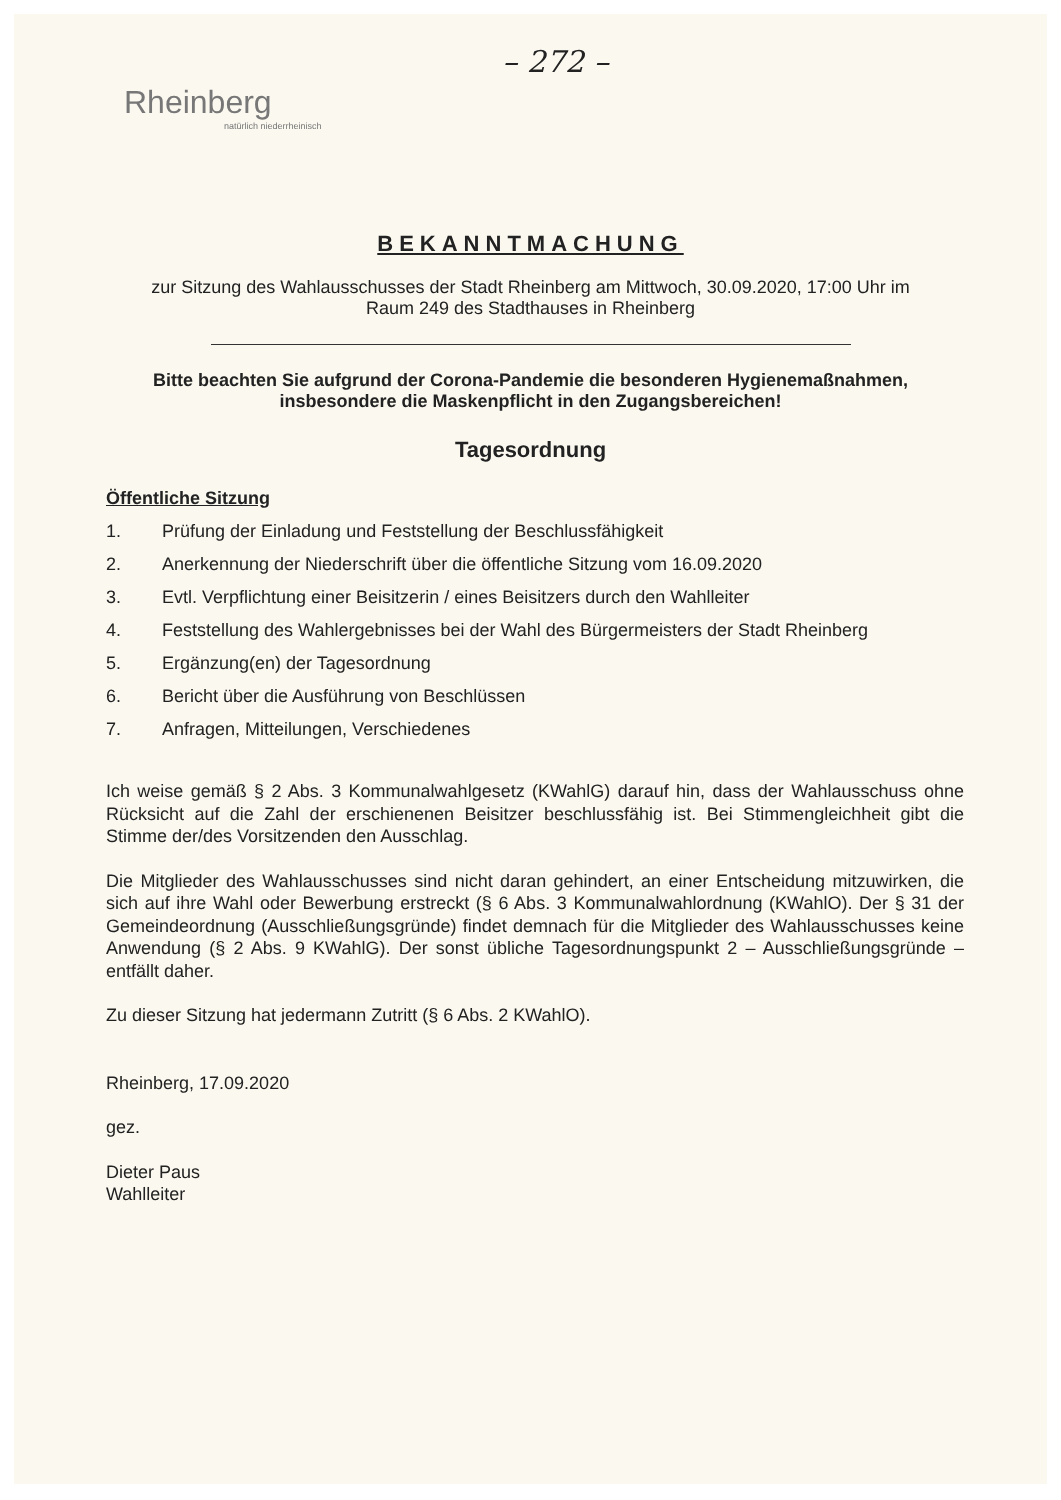– 272 –
Rheinberg
natürlich niederrheinisch
BEKANNTMACHUNG
zur Sitzung des Wahlausschusses der Stadt Rheinberg am Mittwoch, 30.09.2020, 17:00 Uhr im
Raum 249 des Stadthauses in Rheinberg
Bitte beachten Sie aufgrund der Corona-Pandemie die besonderen Hygienemaßnahmen,
insbesondere die Maskenpflicht in den Zugangsbereichen!
Tagesordnung
Öffentliche Sitzung
1. Prüfung der Einladung und Feststellung der Beschlussfähigkeit
2. Anerkennung der Niederschrift über die öffentliche Sitzung vom 16.09.2020
3. Evtl. Verpflichtung einer Beisitzerin / eines Beisitzers durch den Wahlleiter
4. Feststellung des Wahlergebnisses bei der Wahl des Bürgermeisters der Stadt Rheinberg
5. Ergänzung(en) der Tagesordnung
6. Bericht über die Ausführung von Beschlüssen
7. Anfragen, Mitteilungen, Verschiedenes
Ich weise gemäß § 2 Abs. 3 Kommunalwahlgesetz (KWahlG) darauf hin, dass der Wahlausschuss ohne Rücksicht auf die Zahl der erschienenen Beisitzer beschlussfähig ist. Bei Stimmengleichheit gibt die Stimme der/des Vorsitzenden den Ausschlag.
Die Mitglieder des Wahlausschusses sind nicht daran gehindert, an einer Entscheidung mitzuwirken, die sich auf ihre Wahl oder Bewerbung erstreckt (§ 6 Abs. 3 Kommunalwahlordnung (KWahlO). Der § 31 der Gemeindeordnung (Ausschließungsgründe) findet demnach für die Mitglieder des Wahlausschusses keine Anwendung (§ 2 Abs. 9 KWahlG). Der sonst übliche Tagesordnungspunkt 2 – Ausschließungsgründe – entfällt daher.
Zu dieser Sitzung hat jedermann Zutritt (§ 6 Abs. 2 KWahlO).
Rheinberg, 17.09.2020
gez.
Dieter Paus
Wahlleiter